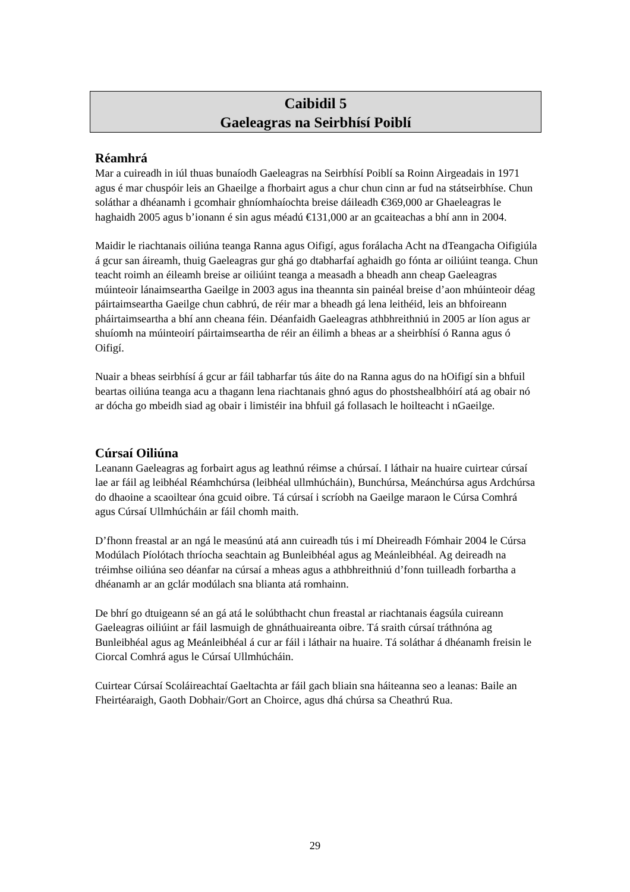Caibidil 5
Gaeleagras na Seirbhísí Poiblí
Réamhrá
Mar a cuireadh in iúl thuas bunaíodh Gaeleagras na Seirbhísí Poiblí sa Roinn Airgeadais in 1971 agus é mar chuspóir leis an Ghaeilge a fhorbairt agus a chur chun cinn ar fud na státseirbhíse. Chun soláthar a dhéanamh i gcomhair ghníomhaíochta breise dáileadh €369,000 ar Ghaeleagras le haghaidh 2005 agus b’ionann é sin agus méadú €131,000 ar an gcaiteachas a bhí ann in 2004.
Maidir le riachtanais oiliúna teanga Ranna agus Oifigí, agus forálacha Acht na dTeangacha Oifigiúla á gcur san áireamh, thuig Gaeleagras gur ghá go dtabharfaí aghaidh go fónta ar oiliúint teanga. Chun teacht roimh an éileamh breise ar oiliúint teanga a measadh a bheadh ann cheap Gaeleagras múinteoir lánaimseartha Gaeilge in 2003 agus ina theannta sin painéal breise d’aon mhúinteoir déag páirtaimseartha Gaeilge chun cabhrú, de réir mar a bheadh gá lena leithéid, leis an bhfoireann pháirtaimseartha a bhí ann cheana féin. Déanfaidh Gaeleagras athbhreithniú in 2005 ar líon agus ar shuíomh na múinteoirí páirtaimseartha de réir an éilimh a bheas ar a sheirbhísí ó Ranna agus ó Oifigí.
Nuair a bheas seirbhísí á gcur ar fáil tabharfar tús áite do na Ranna agus do na hOifigí sin a bhfuil beartas oiliúna teanga acu a thagann lena riachtanais ghnó agus do phostshealbhóirí atá ag obair nó ar dócha go mbeidh siad ag obair i limistéir ina bhfuil gá follasach le hoilteacht i nGaeilge.
Cúrsaí Oiliúna
Leanann Gaeleagras ag forbairt agus ag leathnú réimse a chúrsaí. I láthair na huaire cuirtear cúrsaí lae ar fáil ag leibhéal Réamhchúrsa (leibhéal ullmhúcháin), Bunchúrsa, Meánchúrsa agus Ardchúrsa do dhaoine a scaoiltear óna gcuid oibre. Tá cúrsaí i scríobh na Gaeilge maraon le Cúrsa Comhrá agus Cúrsaí Ullmhúcháin ar fáil chomh maith.
D’fhonn freastal ar an ngá le measúnú atá ann cuireadh tús i mí Dheireadh Fómhair 2004 le Cúrsa Modúlach Píolótach thríocha seachtain ag Bunleibhéal agus ag Meánleibhéal. Ag deireadh na tréimhse oiliúna seo déanfar na cúrsaí a mheas agus a athbhreithniú d’fonn tuilleadh forbartha a dhéanamh ar an gclár modúlach sna blianta atá romhainn.
De bhrí go dtuigeann sé an gá atá le solúbthacht chun freastal ar riachtanais éagsúla cuireann Gaeleagras oiliúint ar fáil lasmuigh de ghnáthuaireanta oibre. Tá sraith cúrsaí tráthnóna ag Bunleibhéal agus ag Meánleibhéal á cur ar fáil i láthair na huaire. Tá soláthar á dhéanamh freisin le Ciorcal Comhrá agus le Cúrsaí Ullmhúcháin.
Cuirtear Cúrsaí Scoláireachtaí Gaeltachta ar fáil gach bliain sna háiteanna seo a leanas: Baile an Fheirtéaraigh, Gaoth Dobhair/Gort an Choirce, agus dhá chúrsa sa Cheathrú Rua.
29